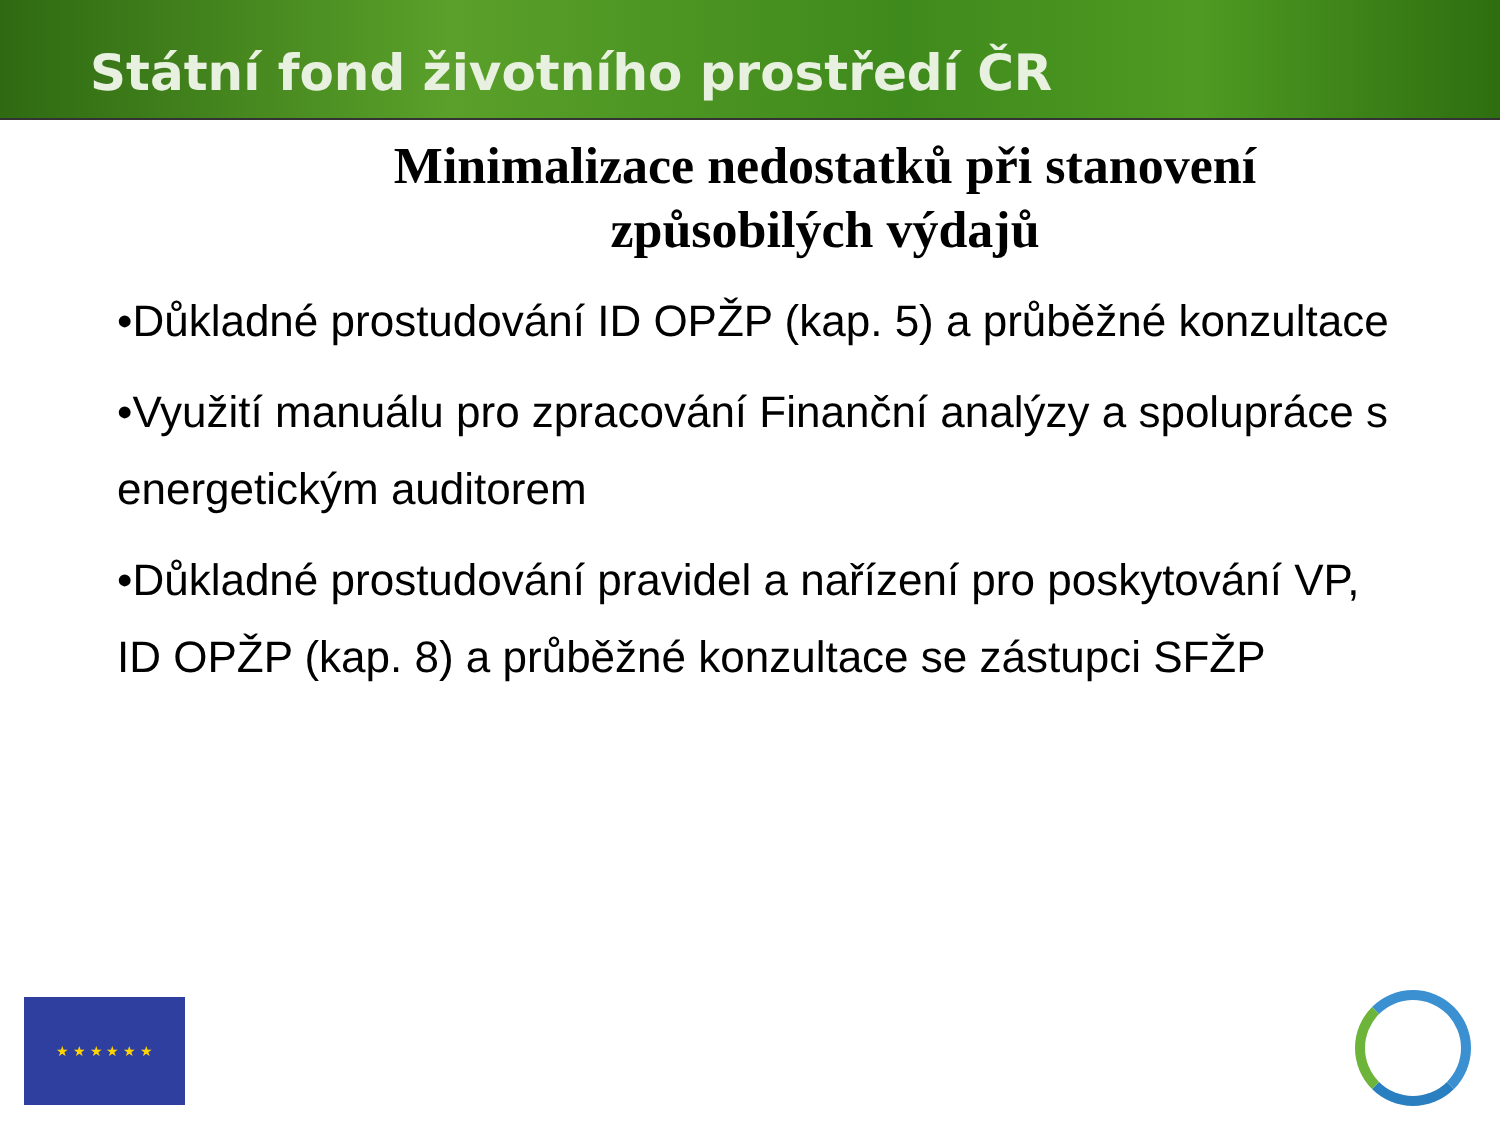Státní fond životního prostředí ČR
Minimalizace nedostatků při stanovení
způsobilých výdajů
•Důkladné prostudování ID OPŽP (kap. 5) a průběžné konzultace
•Využití manuálu pro zpracování Finanční analýzy a spolupráce s energetickým auditorem
•Důkladné prostudování pravidel a nařízení pro poskytování VP, ID OPŽP (kap. 8) a průběžné konzultace se zástupci SFŽP
★ ★ ★ ★ ★ ★